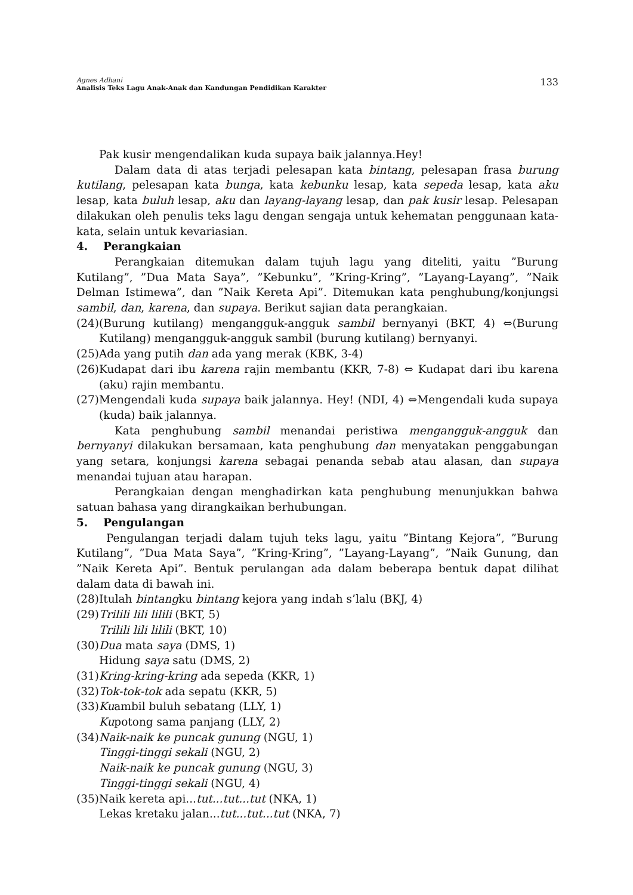Agnes Adhani
Analisis Teks Lagu Anak-Anak dan Kandungan Pendidikan Karakter
133
Pak kusir mengendalikan kuda supaya baik jalannya.Hey!
Dalam data di atas terjadi pelesapan kata bintang, pelesapan frasa burung kutilang, pelesapan kata bunga, kata kebunku lesap, kata sepeda lesap, kata aku lesap, kata buluh lesap, aku dan layang-layang lesap, dan pak kusir lesap. Pelesapan dilakukan oleh penulis teks lagu dengan sengaja untuk kehematan penggunaan kata-kata, selain untuk kevariasian.
4. Perangkaian
Perangkaian ditemukan dalam tujuh lagu yang diteliti, yaitu ”Burung Kutilang”, ”Dua Mata Saya”, ”Kebunku”, ”Kring-Kring”, ”Layang-Layang”, ”Naik Delman Istimewa”, dan ”Naik Kereta Api”. Ditemukan kata penghubung/konjungsi sambil, dan, karena, dan supaya. Berikut sajian data perangkaian.
(24) (Burung kutilang) mengangguk-angguk sambil bernyanyi (BKT, 4) ⇔(Burung Kutilang) mengangguk-angguk sambil (burung kutilang) bernyanyi.
(25) Ada yang putih dan ada yang merak (KBK, 3-4)
(26) Kudapat dari ibu karena rajin membantu (KKR, 7-8) ⇔ Kudapat dari ibu karena (aku) rajin membantu.
(27) Mengendali kuda supaya baik jalannya. Hey! (NDI, 4) ⇔Mengendali kuda supaya (kuda) baik jalannya.
Kata penghubung sambil menandai peristiwa mengangguk-angguk dan bernyanyi dilakukan bersamaan, kata penghubung dan menyatakan penggabungan yang setara, konjungsi karena sebagai penanda sebab atau alasan, dan supaya menandai tujuan atau harapan.
Perangkaian dengan menghadirkan kata penghubung menunjukkan bahwa satuan bahasa yang dirangkaikan berhubungan.
5. Pengulangan
Pengulangan terjadi dalam tujuh teks lagu, yaitu ”Bintang Kejora”, ”Burung Kutilang”, ”Dua Mata Saya”, ”Kring-Kring”, ”Layang-Layang”, ”Naik Gunung, dan ”Naik Kereta Api”. Bentuk perulangan ada dalam beberapa bentuk dapat dilihat dalam data di bawah ini.
(28) Itulah bintangku bintang kejora yang indah s’lalu (BKJ, 4)
(29) Trilili lili lilili (BKT, 5)
Trilili lili lilili (BKT, 10)
(30) Dua mata saya (DMS, 1)
Hidung saya satu (DMS, 2)
(31) Kring-kring-kring ada sepeda (KKR, 1)
(32) Tok-tok-tok ada sepatu (KKR, 5)
(33) Kuambil buluh sebatang (LLY, 1)
Kupotong sama panjang (LLY, 2)
(34) Naik-naik ke puncak gunung (NGU, 1)
Tinggi-tinggi sekali (NGU, 2)
Naik-naik ke puncak gunung (NGU, 3)
Tinggi-tinggi sekali (NGU, 4)
(35) Naik kereta api...tut...tut...tut (NKA, 1)
Lekas kretaku jalan...tut...tut...tut (NKA, 7)